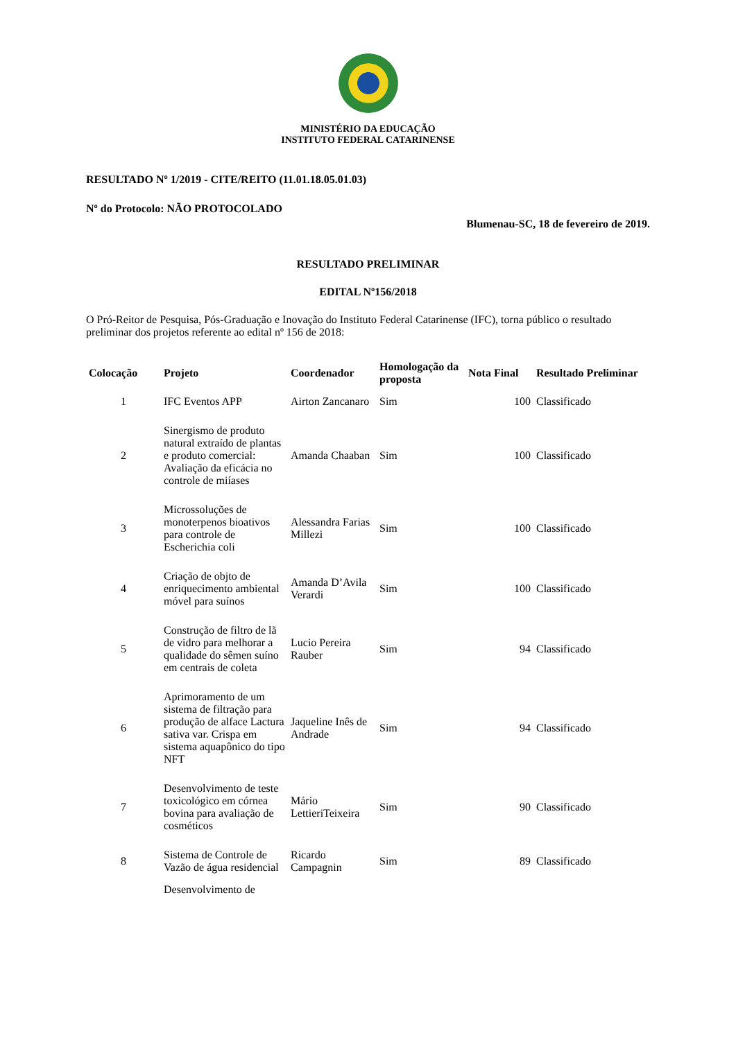MINISTÉRIO DA EDUCAÇÃO
INSTITUTO FEDERAL CATARINENSE
RESULTADO Nº 1/2019 - CITE/REITO (11.01.18.05.01.03)
Nº do Protocolo: NÃO PROTOCOLADO
Blumenau-SC, 18 de fevereiro de 2019.
RESULTADO PRELIMINAR
EDITAL Nº156/2018
O Pró-Reitor de Pesquisa, Pós-Graduação e Inovação do Instituto Federal Catarinense (IFC), torna público o resultado preliminar dos projetos referente ao edital nº 156 de 2018:
| Colocação | Projeto | Coordenador | Homologação da proposta | Nota Final | Resultado Preliminar |
| --- | --- | --- | --- | --- | --- |
| 1 | IFC Eventos APP | Airton Zancanaro | Sim | 100 | Classificado |
| 2 | Sinergismo de produto natural extraído de plantas e produto comercial: Avaliação da eficácia no controle de miíases | Amanda Chaaban | Sim | 100 | Classificado |
| 3 | Microssoluções de monoterpenos bioativos para controle de Escherichia coli | Alessandra Farias Millezi | Sim | 100 | Classificado |
| 4 | Criação de objto de enriquecimento ambiental móvel para suínos | Amanda D’Avila Verardi | Sim | 100 | Classificado |
| 5 | Construção de filtro de lã de vidro para melhorar a qualidade do sêmen suíno em centrais de coleta | Lucio Pereira Rauber | Sim | 94 | Classificado |
| 6 | Aprimoramento de um sistema de filtração para produção de alface Lactura sativa var. Crispa em sistema aquapônico do tipo NFT | Jaqueline Inês de Andrade | Sim | 94 | Classificado |
| 7 | Desenvolvimento de teste toxicológico em córnea bovina para avaliação de cosméticos | Mário LettieriTeixeira | Sim | 90 | Classificado |
| 8 | Sistema de Controle de Vazão de água residencial | Ricardo Campagnin | Sim | 89 | Classificado |
| | Desenvolvimento de | | | | |